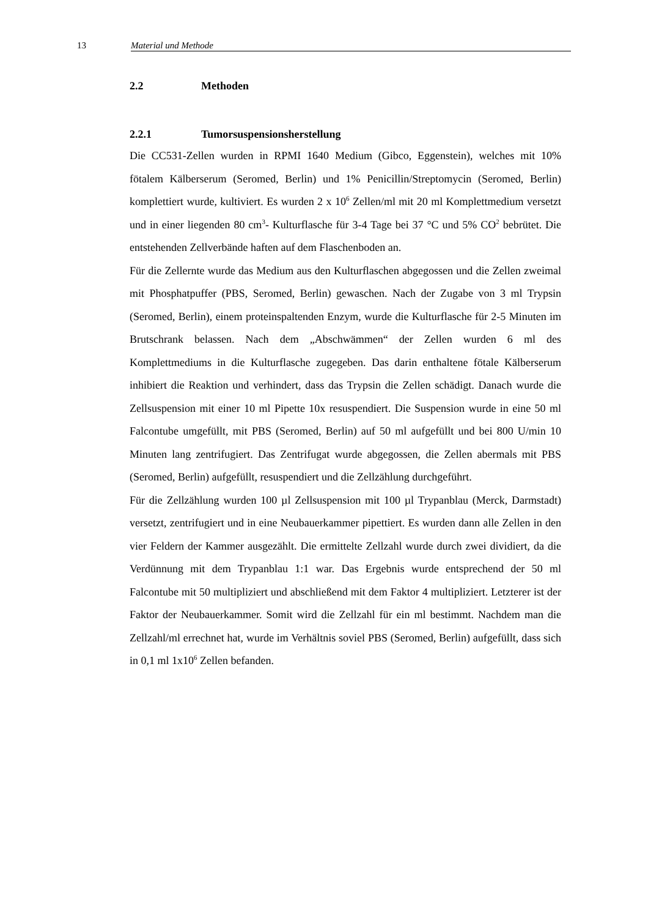13 Material und Methode
2.2 Methoden
2.2.1 Tumorsuspensionsherstellung
Die CC531-Zellen wurden in RPMI 1640 Medium (Gibco, Eggenstein), welches mit 10% fötalem Kälberserum (Seromed, Berlin) und 1% Penicillin/Streptomycin (Seromed, Berlin) komplettiert wurde, kultiviert. Es wurden 2 x 10<sup>6</sup> Zellen/ml mit 20 ml Komplettmedium versetzt und in einer liegenden 80 cm<sup>3</sup>- Kulturflasche für 3-4 Tage bei 37 °C und 5% CO<sup>2</sup> bebrütet. Die entstehenden Zellverbände haften auf dem Flaschenboden an.
Für die Zellernte wurde das Medium aus den Kulturflaschen abgegossen und die Zellen zweimal mit Phosphatpuffer (PBS, Seromed, Berlin) gewaschen. Nach der Zugabe von 3 ml Trypsin (Seromed, Berlin), einem proteinspaltenden Enzym, wurde die Kulturflasche für 2-5 Minuten im Brutschrank belassen. Nach dem „Abschwämmen“ der Zellen wurden 6 ml des Komplettmediums in die Kulturflasche zugegeben. Das darin enthaltene fötale Kälberserum inhibiert die Reaktion und verhindert, dass das Trypsin die Zellen schädigt. Danach wurde die Zellsuspension mit einer 10 ml Pipette 10x resuspendiert. Die Suspension wurde in eine 50 ml Falcontube umgefüllt, mit PBS (Seromed, Berlin) auf 50 ml aufgefüllt und bei 800 U/min 10 Minuten lang zentrifugiert. Das Zentrifugat wurde abgegossen, die Zellen abermals mit PBS (Seromed, Berlin) aufgefüllt, resuspendiert und die Zellzählung durchgeführt.
Für die Zellzählung wurden 100 µl Zellsuspension mit 100 µl Trypanblau (Merck, Darmstadt) versetzt, zentrifugiert und in eine Neubauerkammer pipettiert. Es wurden dann alle Zellen in den vier Feldern der Kammer ausgezählt. Die ermittelte Zellzahl wurde durch zwei dividiert, da die Verdünnung mit dem Trypanblau 1:1 war. Das Ergebnis wurde entsprechend der 50 ml Falcontube mit 50 multipliziert und abschließend mit dem Faktor 4 multipliziert. Letzterer ist der Faktor der Neubauerkammer. Somit wird die Zellzahl für ein ml bestimmt. Nachdem man die Zellzahl/ml errechnet hat, wurde im Verhältnis soviel PBS (Seromed, Berlin) aufgefüllt, dass sich in 0,1 ml 1x10<sup>6</sup> Zellen befanden.